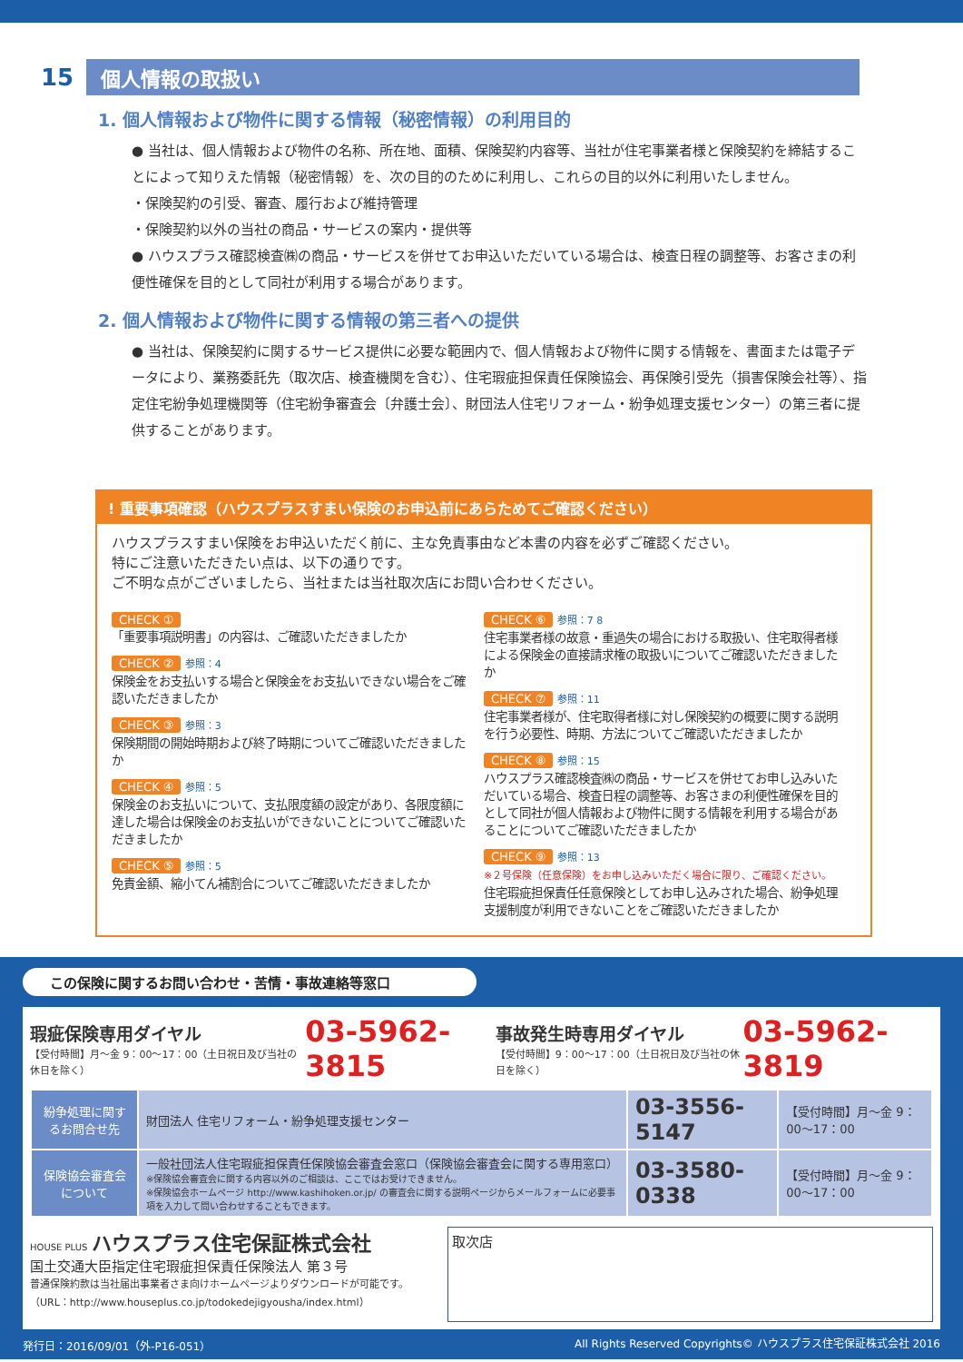15
個人情報の取扱い
1. 個人情報および物件に関する情報（秘密情報）の利用目的
● 当社は、個人情報および物件の名称、所在地、面積、保険契約内容等、当社が住宅事業者様と保険契約を締結することによって知りえた情報（秘密情報）を、次の目的のために利用し、これらの目的以外に利用いたしません。
・保険契約の引受、審査、履行および維持管理
・保険契約以外の当社の商品・サービスの案内・提供等
● ハウスプラス確認検査㈱の商品・サービスを併せてお申込いただいている場合は、検査日程の調整等、お客さまの利便性確保を目的として同社が利用する場合があります。
2. 個人情報および物件に関する情報の第三者への提供
● 当社は、保険契約に関するサービス提供に必要な範囲内で、個人情報および物件に関する情報を、書面または電子データにより、業務委託先（取次店、検査機関を含む）、住宅瑕疵担保責任保険協会、再保険引受先（損害保険会社等）、指定住宅紛争処理機関等（住宅紛争審査会〔弁護士会〕、財団法人住宅リフォーム・紛争処理支援センター）の第三者に提供することがあります。
! 重要事項確認（ハウスプラスすまい保険のお申込前にあらためてご確認ください）
ハウスプラスすまい保険をお申込いただく前に、主な免責事由など本書の内容を必ずご確認ください。
特にご注意いただきたい点は、以下の通りです。
ご不明な点がございましたら、当社または当社取次店にお問い合わせください。
CHECK ①
「重要事項説明書」の内容は、ご確認いただきましたか
CHECK ② 参照：4
保険金をお支払いする場合と保険金をお支払いできない場合をご確認いただきましたか
CHECK ③ 参照：3
保険期間の開始時期および終了時期についてご確認いただきましたか
CHECK ④ 参照：5
保険金のお支払いについて、支払限度額の設定があり、各限度額に達した場合は保険金のお支払いができないことについてご確認いただきましたか
CHECK ⑤ 参照：5
免責金額、縮小てん補割合についてご確認いただきましたか
CHECK ⑥ 参照：7 8
住宅事業者様の故意・重過失の場合における取扱い、住宅取得者様による保険金の直接請求権の取扱いについてご確認いただきましたか
CHECK ⑦ 参照：11
住宅事業者様が、住宅取得者様に対し保険契約の概要に関する説明を行う必要性、時期、方法についてご確認いただきましたか
CHECK ⑧ 参照：15
ハウスプラス確認検査㈱の商品・サービスを併せてお申し込みいただいている場合、検査日程の調整等、お客さまの利便性確保を目的として同社が個人情報および物件に関する情報を利用する場合があることについてご確認いただきましたか
CHECK ⑨ 参照：13
※２号保険（任意保険）をお申し込みいただく場合に限り、ご確認ください。
住宅瑕疵担保責任任意保険としてお申し込みされた場合、紛争処理支援制度が利用できないことをご確認いただきましたか
この保険に関するお問い合わせ・苦情・事故連絡等窓口
瑕疵保険専用ダイヤル
【受付時間】月〜金 9：00〜17：00（土日祝日及び当社の休日を除く）
03-5962-3815
事故発生時専用ダイヤル
【受付時間】9：00〜17：00（土日祝日及び当社の休日を除く）
03-5962-3819
| 紛争処理に関するお問合せ先 | 財団法人 住宅リフォーム・紛争処理支援センター | 03-3556-5147 | 【受付時間】月〜金 9：00〜17：00 |
| 保険協会審査会について | 一般社団法人住宅瑕疵担保責任保険協会審査会窓口（保険協会審査会に関する専用窓口） ※保険協会審査会に関する内容以外のご相談は、ここではお受けできません。 ※保険協会ホームページ http://www.kashihoken.or.jp/ の審査会に関する説明ページからメールフォームに必要事項を入力して問い合わせすることもできます。 | 03-3580-0338 | 【受付時間】月〜金 9：00〜17：00 |
HOUSE PLUS ハウスプラス住宅保証株式会社
国土交通大臣指定住宅瑕疵担保責任保険法人 第３号
普通保険約款は当社届出事業者さま向けホームページよりダウンロードが可能です。
（URL：http://www.houseplus.co.jp/todokedejigyousha/index.html）
取次店
発行日：2016/09/01（外-P16-051） All Rights Reserved Copyrights© ハウスプラス住宅保証株式会社 2016